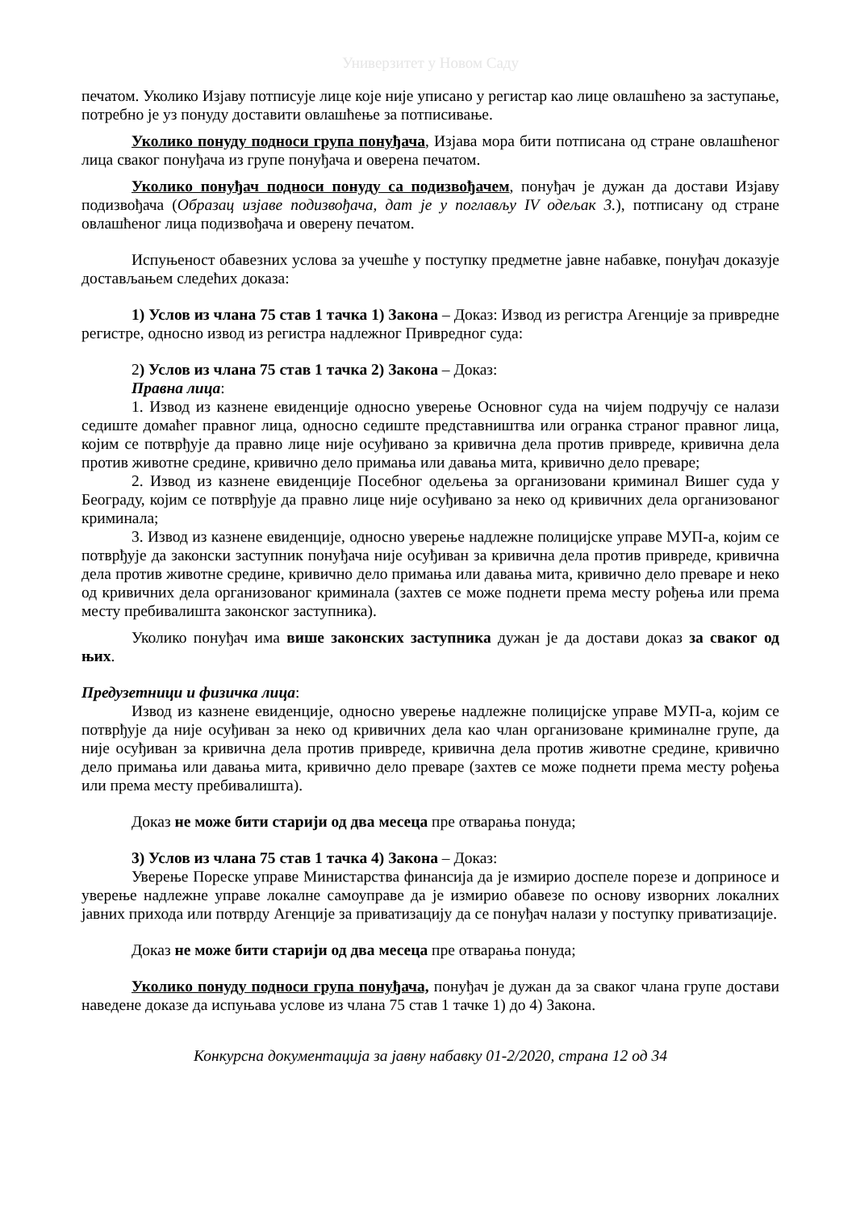Универзитет у Новом Саду
печатом. Уколико Изјаву потписује лице које није уписано у регистар као лице овлашћено за заступање, потребно је уз понуду доставити овлашћење за потписивање.
Уколико понуду подноси група понуђача, Изјава мора бити потписана од стране овлашћеног лица сваког понуђача из групе понуђача и оверена печатом.
Уколико понуђач подноси понуду са подизвођачем, понуђач је дужан да достави Изјаву подизвођача (Образац изјаве подизвођача, дат је у поглављу IV одељак 3.), потписану од стране овлашћеног лица подизвођача и оверену печатом.
Испуњеност обавезних услова за учешће у поступку предметне јавне набавке, понуђач доказује достављањем следећих доказа:
1) Услов из члана 75 став 1 тачка 1) Закона – Доказ: Извод из регистра Агенције за привредне регистре, односно извод из регистра надлежног Привредног суда:
2) Услов из члана 75 став 1 тачка 2) Закона – Доказ:
Правна лица:
1. Извод из казнене евиденције односно уверење Основног суда на чијем подручју се налази седиште домаћег правног лица, односно седиште представништва или огранка страног правног лица, којим се потврђује да правно лице није осуђивано за кривична дела против привреде, кривична дела против животне средине, кривично дело примања или давања мита, кривично дело преваре;
2. Извод из казнене евиденције Посебног одељења за организовани криминал Вишег суда у Београду, којим се потврђује да правно лице није осуђивано за неко од кривичних дела организованог криминала;
3. Извод из казнене евиденције, односно уверење надлежне полицијске управе МУП-а, којим се потврђује да законски заступник понуђача није осуђиван за кривична дела против привреде, кривична дела против животне средине, кривично дело примања или давања мита, кривично дело преваре и неко од кривичних дела организованог криминала (захтев се може поднети према месту рођења или према месту пребивалишта законског заступника).
Уколико понуђач има више законских заступника дужан је да достави доказ за сваког од њих.
Предузетници и физичка лица:
Извод из казнене евиденције, односно уверење надлежне полицијске управе МУП-а, којим се потврђује да није осуђиван за неко од кривичних дела као члан организоване криминалне групе, да није осуђиван за кривична дела против привреде, кривична дела против животне средине, кривично дело примања или давања мита, кривично дело преваре (захтев се може поднети према месту рођења или према месту пребивалишта).
Доказ не може бити старији од два месеца пре отварања понуда;
3) Услов из члана 75 став 1 тачка 4) Закона – Доказ:
Уверење Пореске управе Министарства финансија да је измирио доспеле порезе и доприносе и уверење надлежне управе локалне самоуправе да је измирио обавезе по основу изворних локалних јавних прихода или потврду Агенције за приватизацију да се понуђач налази у поступку приватизације.
Доказ не може бити старији од два месеца пре отварања понуда;
Уколико понуду подноси група понуђача, понуђач је дужан да за сваког члана групе достави наведене доказе да испуњава услове из члана 75 став 1 тачке 1) до 4) Закона.
Конкурсна документација за јавну набавку 01-2/2020, страна 12 од 34